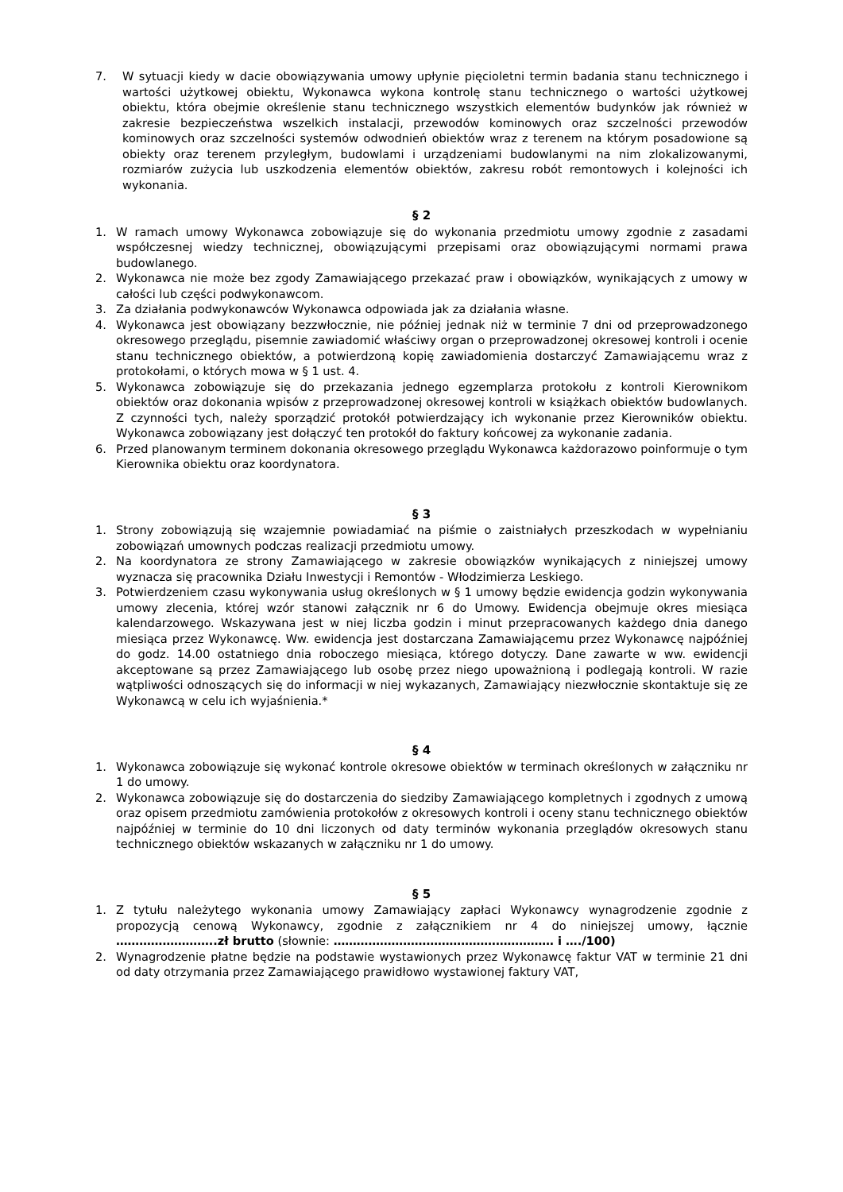7. W sytuacji kiedy w dacie obowiązywania umowy upłynie pięcioletni termin badania stanu technicznego i wartości użytkowej obiektu, Wykonawca wykona kontrolę stanu technicznego o wartości użytkowej obiektu, która obejmie określenie stanu technicznego wszystkich elementów budynków jak również w zakresie bezpieczeństwa wszelkich instalacji, przewodów kominowych oraz szczelności przewodów kominowych oraz szczelności systemów odwodnień obiektów wraz z terenem na którym posadowione są obiekty oraz terenem przyległym, budowlami i urządzeniami budowlanymi na nim zlokalizowanymi, rozmiarów zużycia lub uszkodzenia elementów obiektów, zakresu robót remontowych i kolejności ich wykonania.
§ 2
1. W ramach umowy Wykonawca zobowiązuje się do wykonania przedmiotu umowy zgodnie z zasadami współczesnej wiedzy technicznej, obowiązującymi przepisami oraz obowiązującymi normami prawa budowlanego.
2. Wykonawca nie może bez zgody Zamawiającego przekazać praw i obowiązków, wynikających z umowy w całości lub części podwykonawcom.
3. Za działania podwykonawców Wykonawca odpowiada jak za działania własne.
4. Wykonawca jest obowiązany bezzwłocznie, nie później jednak niż w terminie 7 dni od przeprowadzonego okresowego przeglądu, pisemnie zawiadomić właściwy organ o przeprowadzonej okresowej kontroli i ocenie stanu technicznego obiektów, a potwierdzoną kopię zawiadomienia dostarczyć Zamawiającemu wraz z protokołami, o których mowa w § 1 ust. 4.
5. Wykonawca zobowiązuje się do przekazania jednego egzemplarza protokołu z kontroli Kierownikom obiektów oraz dokonania wpisów z przeprowadzonej okresowej kontroli w książkach obiektów budowlanych. Z czynności tych, należy sporządzić protokół potwierdzający ich wykonanie przez Kierowników obiektu. Wykonawca zobowiązany jest dołączyć ten protokół do faktury końcowej za wykonanie zadania.
6. Przed planowanym terminem dokonania okresowego przeglądu Wykonawca każdorazowo poinformuje o tym Kierownika obiektu oraz koordynatora.
§ 3
1. Strony zobowiązują się wzajemnie powiadamiać na piśmie o zaistniałych przeszkodach w wypełnianiu zobowiązań umownych podczas realizacji przedmiotu umowy.
2. Na koordynatora ze strony Zamawiającego w zakresie obowiązków wynikających z niniejszej umowy wyznacza się pracownika Działu Inwestycji i Remontów - Włodzimierza Leskiego.
3. Potwierdzeniem czasu wykonywania usług określonych w § 1 umowy będzie ewidencja godzin wykonywania umowy zlecenia, której wzór stanowi załącznik nr 6 do Umowy. Ewidencja obejmuje okres miesiąca kalendarzowego. Wskazywana jest w niej liczba godzin i minut przepracowanych każdego dnia danego miesiąca przez Wykonawcę. Ww. ewidencja jest dostarczana Zamawiającemu przez Wykonawcę najpóźniej do godz. 14.00 ostatniego dnia roboczego miesiąca, którego dotyczy. Dane zawarte w ww. ewidencji akceptowane są przez Zamawiającego lub osobę przez niego upoważnioną i podlegają kontroli. W razie wątpliwości odnoszących się do informacji w niej wykazanych, Zamawiający niezwłocznie skontaktuje się ze Wykonawcą w celu ich wyjaśnienia.*
§ 4
1. Wykonawca zobowiązuje się wykonać kontrole okresowe obiektów w terminach określonych w załączniku nr 1 do umowy.
2. Wykonawca zobowiązuje się do dostarczenia do siedziby Zamawiającego kompletnych i zgodnych z umową oraz opisem przedmiotu zamówienia protokołów z okresowych kontroli i oceny stanu technicznego obiektów najpóźniej w terminie do 10 dni liczonych od daty terminów wykonania przeglądów okresowych stanu technicznego obiektów wskazanych w załączniku nr 1 do umowy.
§ 5
1. Z tytułu należytego wykonania umowy Zamawiający zapłaci Wykonawcy wynagrodzenie zgodnie z propozycją cenową Wykonawcy, zgodnie z załącznikiem nr 4 do niniejszej umowy, łącznie ……………………..zł brutto (słownie: ………………………………………………… i …./100)
2. Wynagrodzenie płatne będzie na podstawie wystawionych przez Wykonawcę faktur VAT w terminie 21 dni od daty otrzymania przez Zamawiającego prawidłowo wystawionej faktury VAT,